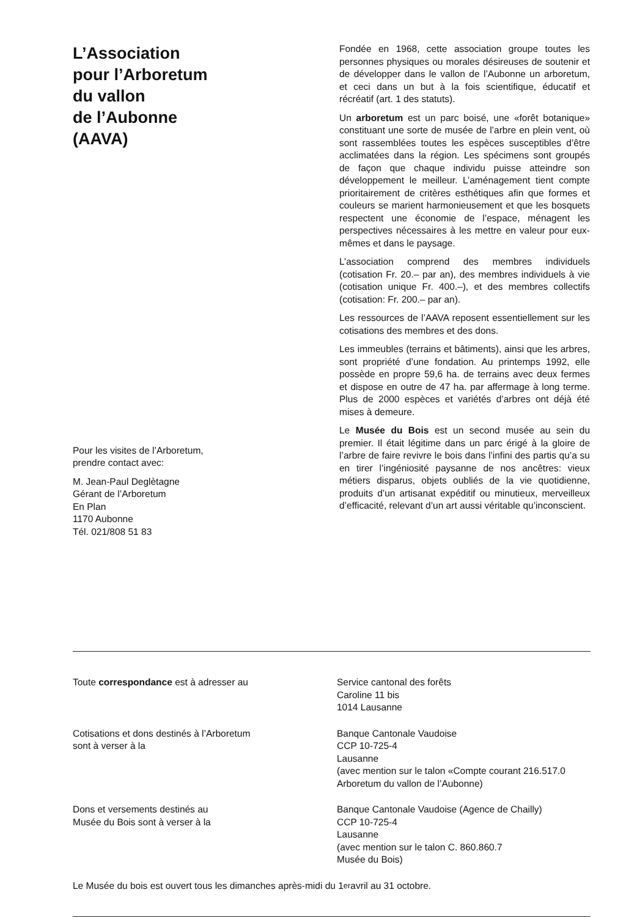L’Association
pour l’Arboretum
du vallon
de l’Aubonne
(AAVA)
Pour les visites de l’Arboretum,
prendre contact avec:
M. Jean-Paul Deglètagne
Gérant de l’Arboretum
En Plan
1170 Aubonne
Tél. 021/808 51 83
Fondée en 1968, cette association groupe toutes les personnes physiques ou morales désireuses de soutenir et de développer dans le vallon de l’Aubonne un arboretum, et ceci dans un but à la fois scientifique, éducatif et récréatif (art. 1 des statuts).
Un arboretum est un parc boisé, une «forêt botanique» constituant une sorte de musée de l’arbre en plein vent, où sont rassemblées toutes les espèces susceptibles d’être acclimatées dans la région. Les spécimens sont groupés de façon que chaque individu puisse atteindre son développement le meilleur. L’aménagement tient compte prioritairement de critères esthétiques afin que formes et couleurs se marient harmonieusement et que les bosquets respectent une économie de l’espace, ménagent les perspectives nécessaires à les mettre en valeur pour eux-mêmes et dans le paysage.
L’association comprend des membres individuels (cotisation Fr. 20.– par an), des membres individuels à vie (cotisation unique Fr. 400.–), et des membres collectifs (cotisation: Fr. 200.– par an).
Les ressources de l’AAVA reposent essentiellement sur les cotisations des membres et des dons.
Les immeubles (terrains et bâtiments), ainsi que les arbres, sont propriété d’une fondation. Au printemps 1992, elle possède en propre 59,6 ha. de terrains avec deux fermes et dispose en outre de 47 ha. par affermage à long terme. Plus de 2000 espèces et variétés d’arbres ont déjà été mises à demeure.
Le Musée du Bois est un second musée au sein du premier. Il était légitime dans un parc érigé à la gloire de l’arbre de faire revivre le bois dans l’infini des partis qu’a su en tirer l’ingéniosité paysanne de nos ancêtres: vieux métiers disparus, objets oubliés de la vie quotidienne, produits d’un artisanat expéditif ou minutieux, merveilleux d’efficacité, relevant d’un art aussi véritable qu’inconscient.
Toute correspondance est à adresser au Service cantonal des forêts
Caroline 11 bis
1014 Lausanne
Cotisations et dons destinés à l’Arboretum
sont à verser à la
Banque Cantonale Vaudoise
CCP 10-725-4
Lausanne
(avec mention sur le talon «Compte courant 216.517.0
Arboretum du vallon de l’Aubonne)
Dons et versements destinés au
Musée du Bois sont à verser à la
Banque Cantonale Vaudoise (Agence de Chailly)
CCP 10-725-4
Lausanne
(avec mention sur le talon C. 860.860.7
Musée du Bois)
Le Musée du bois est ouvert tous les dimanches après-midi du 1<sup>er</sup> avril au 31 octobre.